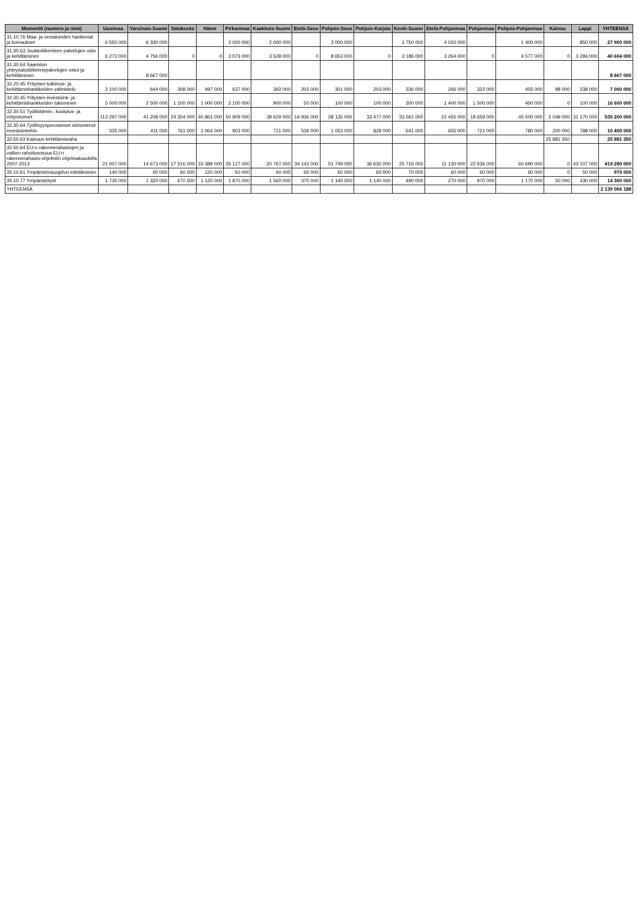| Momentti (numero ja nimi) | Uusimaa | Varsinais-Suomi | Satakunta | Häme | Pirkanmaa | Kaakkois-Suomi | Etelä-Savo | Pohjois-Savo | Pohjois-Karjala | Keski-Suomi | Etelä-Pohjanmaa | Pohjanmaa | Pohjois-Pohjanmaa | Kainuu | Lappi | YHTEENSÄ |
| --- | --- | --- | --- | --- | --- | --- | --- | --- | --- | --- | --- | --- | --- | --- | --- | --- |
| 31.10.76 Maa- ja vesialueiden hankinnat ja korvaukset | 6 550 000 | 6 330 000 | | | 2 000 000 | 2 000 000 | | 3 000 000 | | 1 750 000 | 4 020 000 | | 1 400 000 | | 850 000 | 27 900 000 |
| 31.30.63 Joukkoliikenteen palvelujen osto ja kehittäminen | 6 272 000 | 4 756 000 | 0 | 0 | 3 073 000 | 3 539 000 | 0 | 8 653 000 | 0 | 3 186 000 | 3 264 000 | 0 | 4 577 000 | 0 | 3 284 000 | 40 604 000 |
| 31.30.64 Saariston yhteysalusliikennepalvelujen ostot ja kehittäminen | | 8 667 000 | | | | | | | | | | | | | | 8 667 000 |
| 32.20.45 Yritysten tutkimus- ja kehittämishankkeiden valmistelu | 2 100 000 | 644 000 | 308 000 | 497 000 | 637 000 | 392 000 | 203 000 | 301 000 | 203 000 | 336 000 | 266 000 | 322 000 | 455 000 | 98 000 | 238 000 | 7 000 000 |
| 32.30.45 Yritysten investointi- ja kehittämishankkeiden tukeminen | 5 000 000 | 2 500 000 | 1 100 000 | 1 000 000 | 2 100 000 | 900 000 | 50 000 | 100 000 | 100 000 | 300 000 | 1 400 000 | 1 500 000 | 450 000 | 0 | 100 000 | 16 600 000 |
| 32.30.51 Työllistämis-, koulutus- ja erityistoimet | 113 297 000 | 41 208 000 | 24 354 000 | 40 861 000 | 50 909 000 | 39 629 000 | 16 936 000 | 28 135 000 | 33 477 000 | 33 561 000 | 15 455 000 | 18 659 000 | 45 500 000 | 2 049 000 | 31 170 000 | 535 200 000 |
| 32.30.64 Työllisyysperusteiset siirtomenot investointeihin | 335 000 | 411 000 | 761 000 | 1 064 000 | 903 000 | 721 000 | 539 000 | 1 053 000 | 828 000 | 641 000 | 655 000 | 721 000 | 780 000 | 200 000 | 788 000 | 10 400 000 |
| 32.50.63 Kainuun kehittämisraha | | | | | | | | | | | | | | 25 881 350 | | 25 881 350 |
| 32.50.64 EU:n rakennerahastojen ja valtion rahoitusosuus EU:n rakennerahasto-ohjelmiin ohjelmakaudella 2007-2013 | 21 007 000 | 14 673 000 | 17 516 000 | 33 389 000 | 26 127 000 | 20 767 000 | 34 143 000 | 51 749 000 | 36 630 000 | 25 716 000 | 11 130 000 | 22 636 000 | 60 690 000 | 0 | 43 107 000 | 419 280 000 |
| 35.10.61 Ympäristönsuojelun edistäminen | 140 000 | 60 000 | 60 000 | 120 000 | 50 000 | 60 000 | 60 000 | 60 000 | 60 000 | 70 000 | 60 000 | 60 000 | 60 000 | 0 | 50 000 | 970 000 |
| 35.10.77 Ympäristötyöt | 1 730 000 | 1 320 000 | 670 000 | 1 120 000 | 1 870 000 | 1 560 000 | 370 000 | 1 140 000 | 1 140 000 | 490 000 | 270 000 | 970 000 | 1 170 000 | 50 000 | 430 000 | 14 300 000 |
| YHTEENSÄ | | | | | | | | | | | | | | | | 2 139 066 188 |